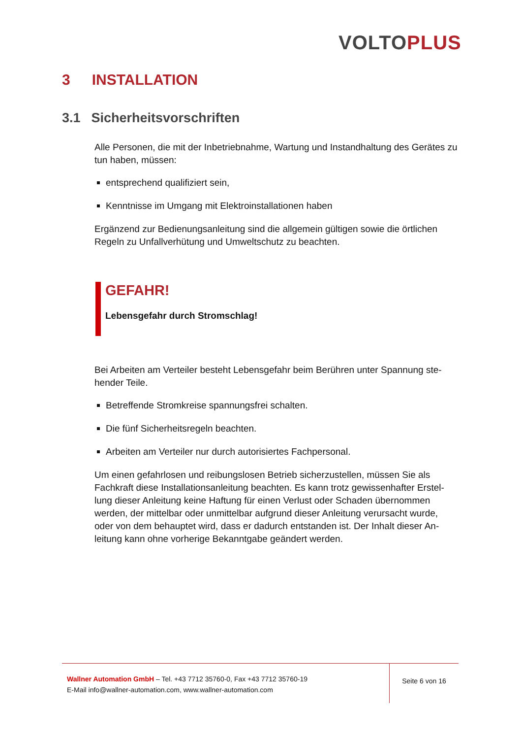VOLTO PLUS
3 INSTALLATION
3.1 Sicherheitsvorschriften
Alle Personen, die mit der Inbetriebnahme, Wartung und Instandhaltung des Gerätes zu tun haben, müssen:
entsprechend qualifiziert sein,
Kenntnisse im Umgang mit Elektroinstallationen haben
Ergänzend zur Bedienungsanleitung sind die allgemein gültigen sowie die örtlichen Regeln zu Unfallverhütung und Umweltschutz zu beachten.
GEFAHR!
Lebensgefahr durch Stromschlag!
Bei Arbeiten am Verteiler besteht Lebensgefahr beim Berühren unter Spannung ste-hender Teile.
Betreffende Stromkreise spannungsfrei schalten.
Die fünf Sicherheitsregeln beachten.
Arbeiten am Verteiler nur durch autorisiertes Fachpersonal.
Um einen gefahrlosen und reibungslosen Betrieb sicherzustellen, müssen Sie als Fachkraft diese Installationsanleitung beachten. Es kann trotz gewissenhafter Erstel-lung dieser Anleitung keine Haftung für einen Verlust oder Schaden übernommen werden, der mittelbar oder unmittelbar aufgrund dieser Anleitung verursacht wurde, oder von dem behauptet wird, dass er dadurch entstanden ist. Der Inhalt dieser An-leitung kann ohne vorherige Bekanntgabe geändert werden.
Wallner Automation GmbH – Tel. +43 7712 35760-0, Fax +43 7712 35760-19
E-Mail info@wallner-automation.com, www.wallner-automation.com
Seite 6 von 16